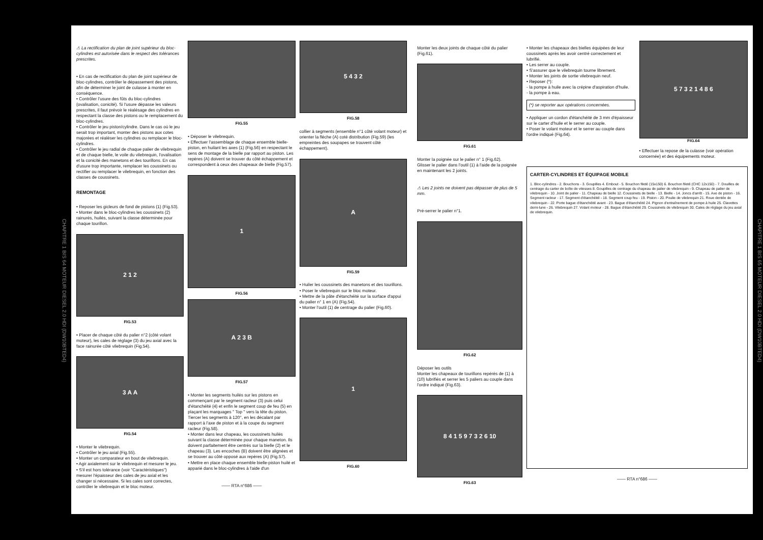⚠ La rectification du plan de joint supérieur du bloc-cylindres est autorisée dans le respect des tolérances prescrites.
• En cas de rectification du plan de joint supérieur de bloc-cylindres, contrôler le dépassement des pistons, afin de déterminer le joint de culasse à monter en conséquence.
• Contrôler l'usure des fûts du bloc-cylindres (ovalisation, conicité). Si l'usure dépasse les valeurs prescrites, il faut prévoir le réalésage des cylindres en respectant la classe des pistons ou le remplacement du bloc-cylindres.
• Contrôler le jeu piston/cylindre. Dans le cas où le jeu serait trop important, monter des pistons aux cotes majorées et réaléser les cylindres ou remplacer le bloc-cylindres.
• Contrôler le jeu radial de chaque palier de vilebrequin et de chaque bielle, le voile du vilebrequin, l'ovalisation et la conicité des manetons et des tourillons. En cas d'usure trop importante, remplacer les coussinets ou rectifier ou remplacer le vilebrequin, en fonction des classes de coussinets.
REMONTAGE
• Reposer les gicleurs de fond de pistons (1) (Fig.53).
• Monter dans le bloc-cylindres les coussinets (2) rainurés, huilés, suivant la classe déterminée pour chaque tourillon.
2 1 2
FIG.53
• Placer de chaque côté du palier n°2 (côté volant moteur), les cales de réglage (3) du jeu axial avec la face rainurée côté vilebrequin (Fig.54).
3 A A
FIG.54
• Monter le vilebrequin.
• Contrôler le jeu axial (Fig.55).
• Monter un comparateur en bout de vilebrequin.
• Agir axialement sur le vilebrequin et mesurer le jeu.
• S'il est hors tolérance (voir "Caractéristiques") mesurer l'épaisseur des cales de jeu axial et les changer si nécessaire. Si les cales sont correctes, contrôler le vilebrequin et le bloc moteur.
FIG.55
• Déposer le vilebrequin.
• Effectuer l'assemblage de chaque ensemble bielle-piston, en huilant les axes (1) (Fig.56) en respectant le sens de montage de la bielle par rapport au piston. Les repères (A) doivent se trouver du côté échappement et correspondent à ceux des chapeaux de bielle (Fig.57).
1
FIG.56
A 2 3 B
FIG.57
• Monter les segments huilés sur les pistons en commençant par le segment racleur (3) puis celui d'étanchéité (4) et enfin le segment coup de feu (5) en plaçant les marquages " Top " vers la tête du piston. Tiercer les segments à 120°, en les décalant par rapport à l'axe de piston et à la coupe du segment racleur (Fig.58).
• Monter dans leur chapeau, les coussinets huilés suivant la classe déterminée pour chaque maneton. Ils doivent parfaitement être centrés sur la bielle (2) et le chapeau (3). Les encoches (B) doivent être alignées et se trouver au côté opposé aux repères (A) (Fig.57).
• Mettre en place chaque ensemble bielle-piston huilé et apparié dans le bloc-cylindres à l'aide d'un
—— RTA n°686 ——
5 4 3 2
FIG.58
collier à segments (ensemble n°1 côté volant moteur) et orienter la flèche (A) coté distribution (Fig.59) (les empreintes des soupapes se trouvent côté échappement).
A
FIG.59
• Huiler les coussinets des manetons et des tourillons.
• Poser le vilebrequin sur le bloc moteur.
• Mettre de la pâte d'étanchéité sur la surface d'appui du palier n° 1 en (A) (Fig.54).
• Monter l'outil (1) de centrage du palier (Fig.60).
1
FIG.60
Monter les deux joints de chaque côté du palier (Fig.61).
FIG.61
Monter la poignée sur le palier n° 1 (Fig.62).
Glisser le palier dans l'outil (1) à l'aide de la poignée en maintenant les 2 joints.
⚠ Les 2 joints ne doivent pas dépasser de plus de 5 mm.
Pré-serrer le palier n°1.
FIG.62
Déposer les outils
Monter les chapeaux de tourillons repérés de (1) à (10) lubrifiés et serrer les 5 paliers au couple dans l'ordre indiqué (Fig.63).
8 4 1 5 9 7 3 2 6 10
FIG.63
• Monter les chapeaux des bielles équipées de leur coussinets après les avoir centré correctement et lubrifié.
• Les serrer au couple.
• S'assurer que le vilebrequin tourne librement.
• Monter les joints de sortie vilebrequin neuf.
• Reposer (*):
- la pompe à huile avec la crépine d'aspiration d'huile.
- la pompe à eau.
(*) se reporter aux opérations concernées.
• Appliquer un cordon d'étanchéité de 3 mm d'épaisseur sur le carter d'huile et le serrer au couple.
• Poser le volant moteur et le serrer au couple dans l'ordre indiqué (Fig.64).
5 7 3 2 1 4 8 6
FIG.64
• Effectuer la repose de la culasse (voir opération concernée) et des équipements moteur.
CARTER-CYLINDRES ET ÉQUIPAGE MOBILE
1. Bloc-cylindres - 2. Bouchons - 3. Goupilles 4. Embout - 5. Bouchon fileté (15x150) 6. Bouchon fileté (CHC 12x150) - 7. Douilles de centrage du carter de boîte de vitesses 8. Goupilles de centrage du chapeau de palier de vilebrequin - 9. Chapeau de palier de vilebrequin - 10. Joint de palier - 11. Chapeau de bielle 12. Coussinets de bielle - 13. Bielle - 14. Joncs d'arrêt - 15. Axe de piston - 16. Segment racleur - 17. Segment d'étanchéité - 18. Segment coup feu - 19. Piston - 20. Poulie de vilebrequin 21. Roue dentée de vilebrequin - 22. Porte bague d'étanchéité avant - 23. Bague d'étanchéité 24. Pignon d'entraînement de pompe à huile 25. Clavettes demi-lune - 26. Vilebrequin 27. Volant moteur - 28. Bague d'étanchéité 29. Coussinets de vilebrequin 30. Cales de réglage du jeu axial de vilebrequin.
—— RTA n°686 ——
CHAPITRE 1 BIS 64 MOTEUR DIESEL 2.0 HDI (DW10BTED4)
CHAPITRE 1 BIS 65 MOTEUR DIESEL 2.0 HDI (DW10BTED4)